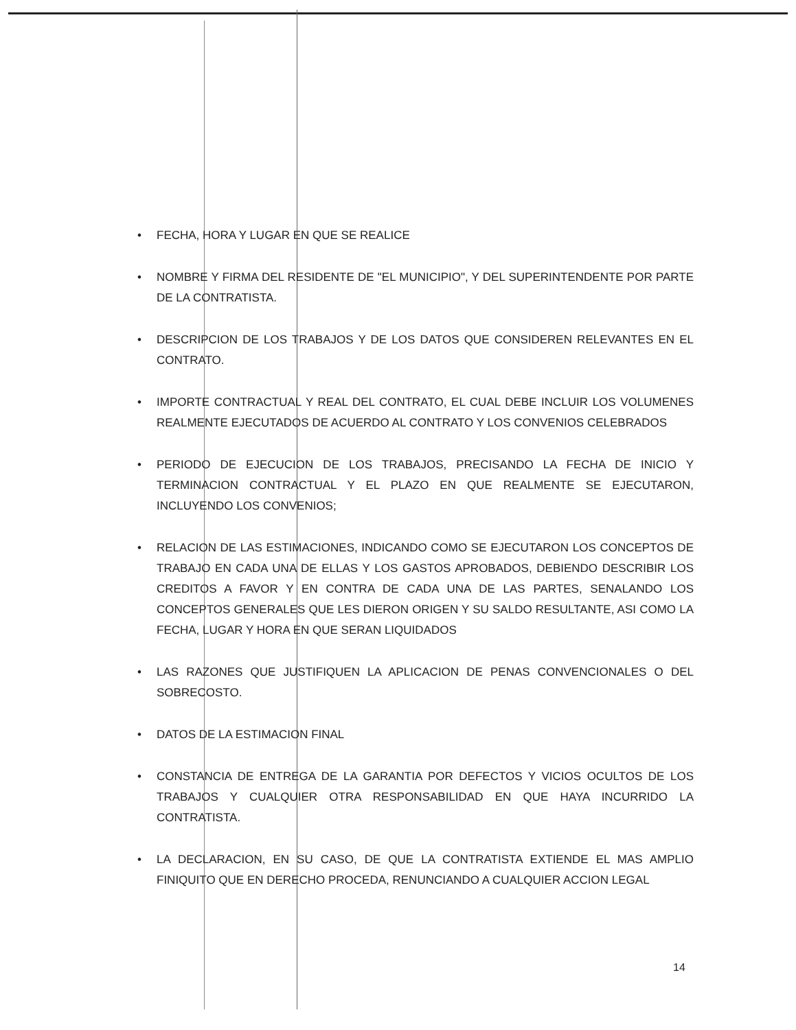• FECHA, HORA Y LUGAR EN QUE SE REALICE
• NOMBRE Y FIRMA DEL RESIDENTE DE "EL MUNICIPIO", Y DEL SUPERINTENDENTE POR PARTE DE LA CONTRATISTA.
• DESCRIPCION DE LOS TRABAJOS Y DE LOS DATOS QUE CONSIDEREN RELEVANTES EN EL CONTRATO.
• IMPORTE CONTRACTUAL Y REAL DEL CONTRATO, EL CUAL DEBE INCLUIR LOS VOLUMENES REALMENTE EJECUTADOS DE ACUERDO AL CONTRATO Y LOS CONVENIOS CELEBRADOS
• PERIODO DE EJECUCION DE LOS TRABAJOS, PRECISANDO LA FECHA DE INICIO Y TERMINACION CONTRACTUAL Y EL PLAZO EN QUE REALMENTE SE EJECUTARON, INCLUYENDO LOS CONVENIOS;
• RELACION DE LAS ESTIMACIONES, INDICANDO COMO SE EJECUTARON LOS CONCEPTOS DE TRABAJO EN CADA UNA DE ELLAS Y LOS GASTOS APROBADOS, DEBIENDO DESCRIBIR LOS CREDITOS A FAVOR Y EN CONTRA DE CADA UNA DE LAS PARTES, SENALANDO LOS CONCEPTOS GENERALES QUE LES DIERON ORIGEN Y SU SALDO RESULTANTE, ASI COMO LA FECHA, LUGAR Y HORA EN QUE SERAN LIQUIDADOS
• LAS RAZONES QUE JUSTIFIQUEN LA APLICACION DE PENAS CONVENCIONALES O DEL SOBRECOSTO.
• DATOS DE LA ESTIMACION FINAL
• CONSTANCIA DE ENTREGA DE LA GARANTIA POR DEFECTOS Y VICIOS OCULTOS DE LOS TRABAJOS Y CUALQUIER OTRA RESPONSABILIDAD EN QUE HAYA INCURRIDO LA CONTRATISTA.
• LA DECLARACION, EN SU CASO, DE QUE LA CONTRATISTA EXTIENDE EL MAS AMPLIO FINIQUITO QUE EN DERECHO PROCEDA, RENUNCIANDO A CUALQUIER ACCION LEGAL
14